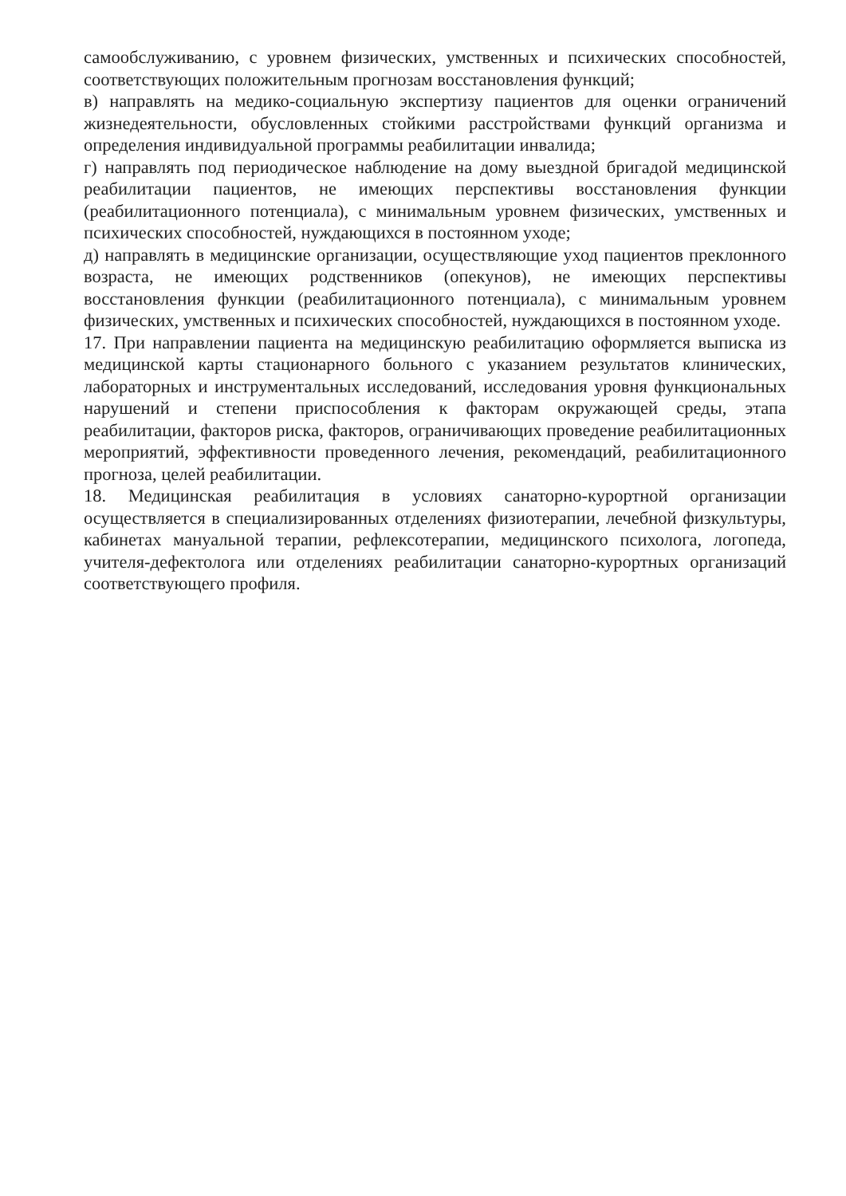самообслуживанию, с уровнем физических, умственных и психических способностей, соответствующих положительным прогнозам восстановления функций;
в) направлять на медико-социальную экспертизу пациентов для оценки ограничений жизнедеятельности, обусловленных стойкими расстройствами функций организма и определения индивидуальной программы реабилитации инвалида;
г) направлять под периодическое наблюдение на дому выездной бригадой медицинской реабилитации пациентов, не имеющих перспективы восстановления функции (реабилитационного потенциала), с минимальным уровнем физических, умственных и психических способностей, нуждающихся в постоянном уходе;
д) направлять в медицинские организации, осуществляющие уход пациентов преклонного возраста, не имеющих родственников (опекунов), не имеющих перспективы восстановления функции (реабилитационного потенциала), с минимальным уровнем физических, умственных и психических способностей, нуждающихся в постоянном уходе.
17. При направлении пациента на медицинскую реабилитацию оформляется выписка из медицинской карты стационарного больного с указанием результатов клинических, лабораторных и инструментальных исследований, исследования уровня функциональных нарушений и степени приспособления к факторам окружающей среды, этапа реабилитации, факторов риска, факторов, ограничивающих проведение реабилитационных мероприятий, эффективности проведенного лечения, рекомендаций, реабилитационного прогноза, целей реабилитации.
18. Медицинская реабилитация в условиях санаторно-курортной организации осуществляется в специализированных отделениях физиотерапии, лечебной физкультуры, кабинетах мануальной терапии, рефлексотерапии, медицинского психолога, логопеда, учителя-дефектолога или отделениях реабилитации санаторно-курортных организаций соответствующего профиля.